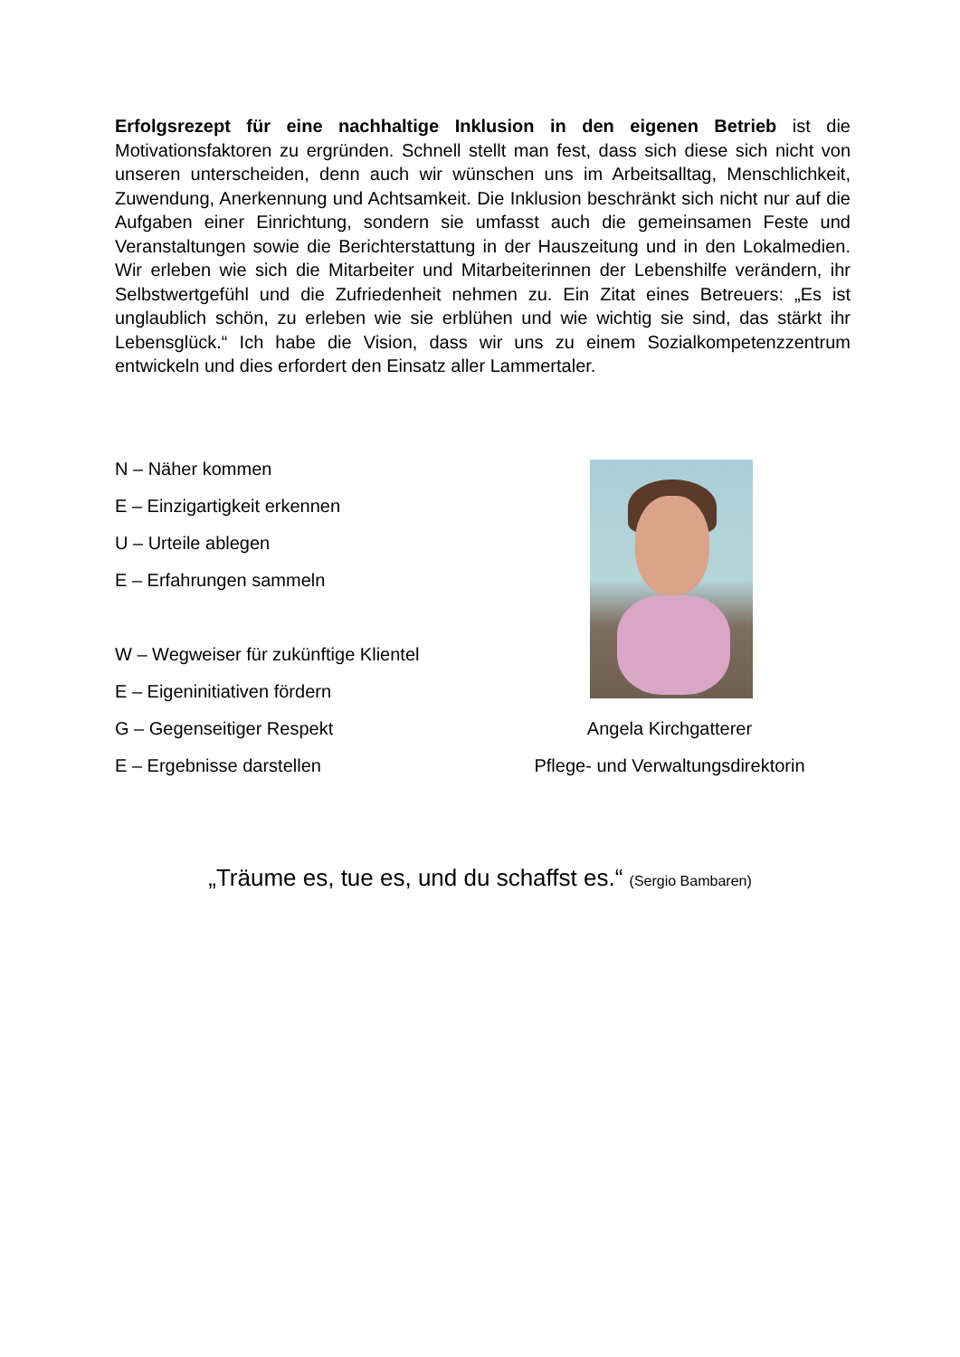Erfolgsrezept für eine nachhaltige Inklusion in den eigenen Betrieb ist die Motivationsfaktoren zu ergründen. Schnell stellt man fest, dass sich diese sich nicht von unseren unterscheiden, denn auch wir wünschen uns im Arbeitsalltag, Menschlichkeit, Zuwendung, Anerkennung und Achtsamkeit. Die Inklusion beschränkt sich nicht nur auf die Aufgaben einer Einrichtung, sondern sie umfasst auch die gemeinsamen Feste und Veranstaltungen sowie die Berichterstattung in der Hauszeitung und in den Lokalmedien. Wir erleben wie sich die Mitarbeiter und Mitarbeiterinnen der Lebenshilfe verändern, ihr Selbstwertgefühl und die Zufriedenheit nehmen zu. Ein Zitat eines Betreuers: „Es ist unglaublich schön, zu erleben wie sie erblühen und wie wichtig sie sind, das stärkt ihr Lebensglück.“ Ich habe die Vision, dass wir uns zu einem Sozialkompetenzzentrum entwickeln und dies erfordert den Einsatz aller Lammertaler.
N – Näher kommen
E – Einzigartigkeit erkennen
U – Urteile ablegen
E – Erfahrungen sammeln
W – Wegweiser für zukünftige Klientel
E – Eigeninitiativen fördern
G – Gegenseitiger Respekt
E – Ergebnisse darstellen
Angela Kirchgatterer
Pflege- und Verwaltungsdirektorin
„Träume es, tue es, und du schaffst es.“ (Sergio Bambaren)